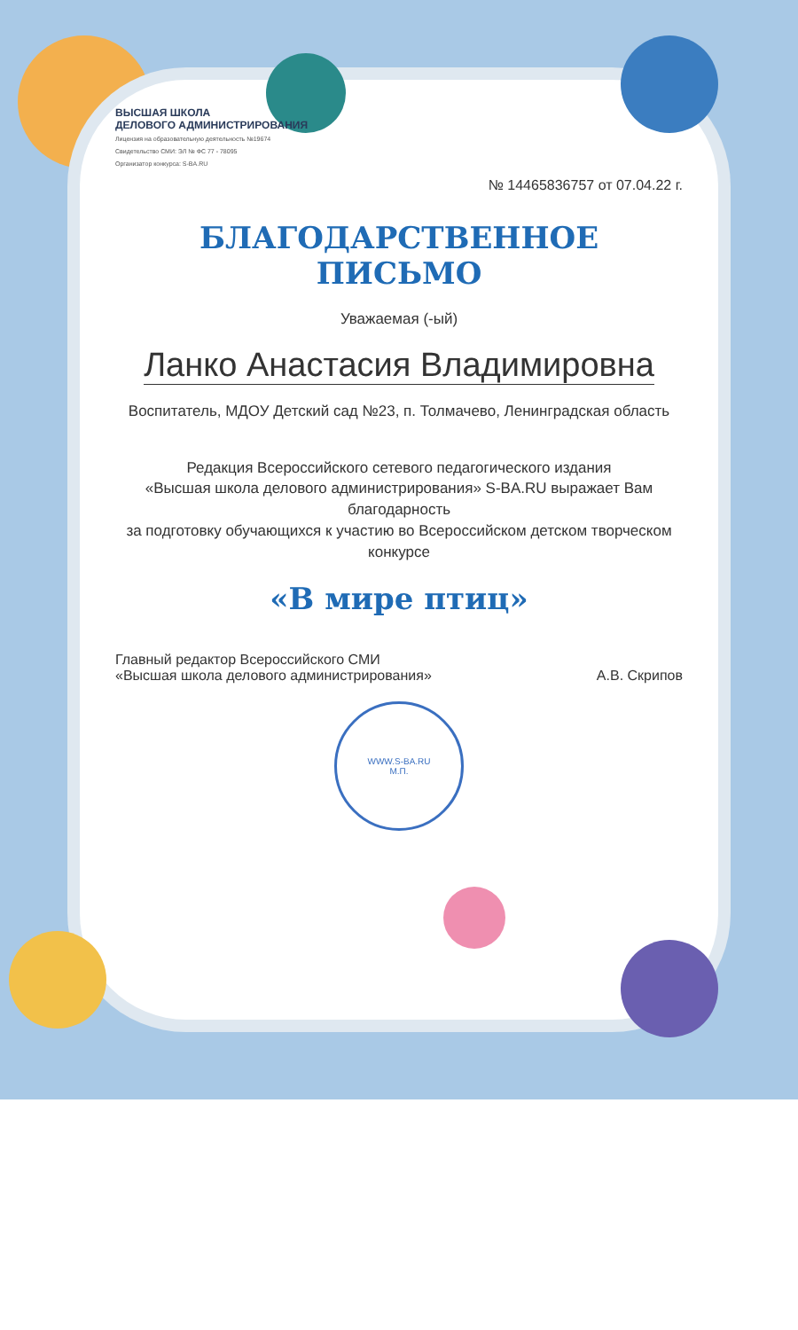ВЫСШАЯ ШКОЛА
ДЕЛОВОГО АДМИНИСТРИРОВАНИЯ
Лицензия на образовательную деятельность №19674
Свидетельство СМИ: ЭЛ № ФС 77 - 78095
Организатор конкурса: S-BA.RU
№ 1446583675​7 от 07.04.22 г.
БЛАГОДАРСТВЕННОЕ ПИСЬМО
Уважаемая (-ый)
Ланко Анастасия Владимировна
Воспитатель, МДОУ Детский сад №23, п. Толмачево, Ленинградская область
Редакция Всероссийского сетевого педагогического издания
«Высшая школа делового администрирования» S-BA.RU выражает Вам благодарность
за подготовку обучающихся к участию во Всероссийском детском творческом конкурсе
«В мире птиц»
Главный редактор Всероссийского СМИ
«Высшая школа делового администрирования»
А.В. Скрипов
WWW.S-BA.RU
М.П.